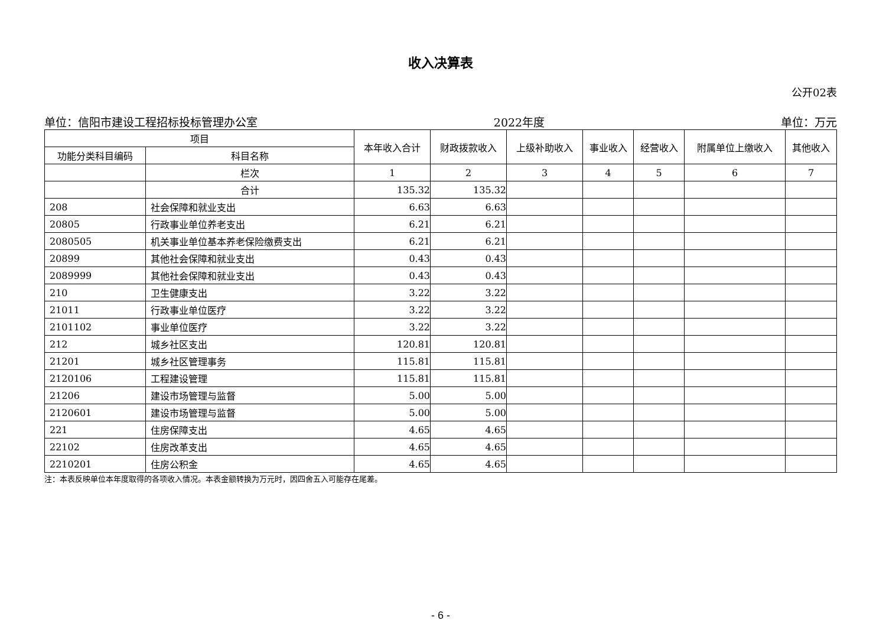收入决算表
公开02表
单位：信阳市建设工程招标投标管理办公室 2022年度 单位：万元
| 项目 | | 本年收入合计 | 财政拨款收入 | 上级补助收入 | 事业收入 | 经营收入 | 附属单位上缴收入 | 其他收入 |
| --- | --- | --- | --- | --- | --- | --- | --- | --- |
| 功能分类科目编码 | 科目名称 | | | | | | | |
| | 栏次 | 1 | 2 | 3 | 4 | 5 | 6 | 7 |
| | 合计 | 135.32 | 135.32 | | | | | |
| 208 | 社会保障和就业支出 | 6.63 | 6.63 | | | | | |
| 20805 | 行政事业单位养老支出 | 6.21 | 6.21 | | | | | |
| 2080505 | 机关事业单位基本养老保险缴费支出 | 6.21 | 6.21 | | | | | |
| 20899 | 其他社会保障和就业支出 | 0.43 | 0.43 | | | | | |
| 2089999 | 其他社会保障和就业支出 | 0.43 | 0.43 | | | | | |
| 210 | 卫生健康支出 | 3.22 | 3.22 | | | | | |
| 21011 | 行政事业单位医疗 | 3.22 | 3.22 | | | | | |
| 2101102 | 事业单位医疗 | 3.22 | 3.22 | | | | | |
| 212 | 城乡社区支出 | 120.81 | 120.81 | | | | | |
| 21201 | 城乡社区管理事务 | 115.81 | 115.81 | | | | | |
| 2120106 | 工程建设管理 | 115.81 | 115.81 | | | | | |
| 21206 | 建设市场管理与监督 | 5.00 | 5.00 | | | | | |
| 2120601 | 建设市场管理与监督 | 5.00 | 5.00 | | | | | |
| 221 | 住房保障支出 | 4.65 | 4.65 | | | | | |
| 22102 | 住房改革支出 | 4.65 | 4.65 | | | | | |
| 2210201 | 住房公积金 | 4.65 | 4.65 | | | | | |
注：本表反映单位本年度取得的各项收入情况。本表金额转换为万元时，因四舍五入可能存在尾差。
- 6 -